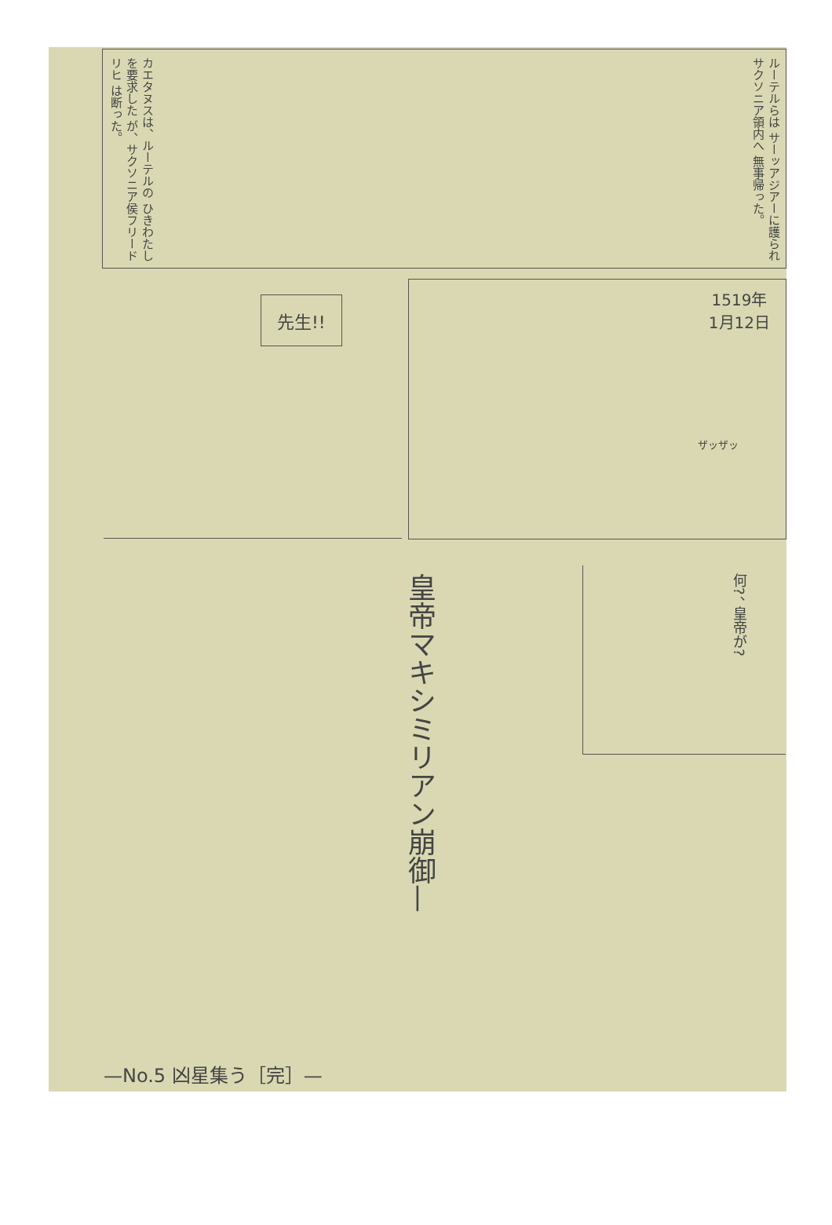ルーテルらは サーッアジアーに護られ サクソニア領内へ 無事帰った。
カエタヌスは、ルーテルの ひきわたしを要求した が、サクソニア侯フリードリヒ は断った。
先生!!
1519年
1月12日
ザッザッ
何?、 皇帝が?
皇帝マキシミリアン崩御—
—No.5 凶星集う［完］—